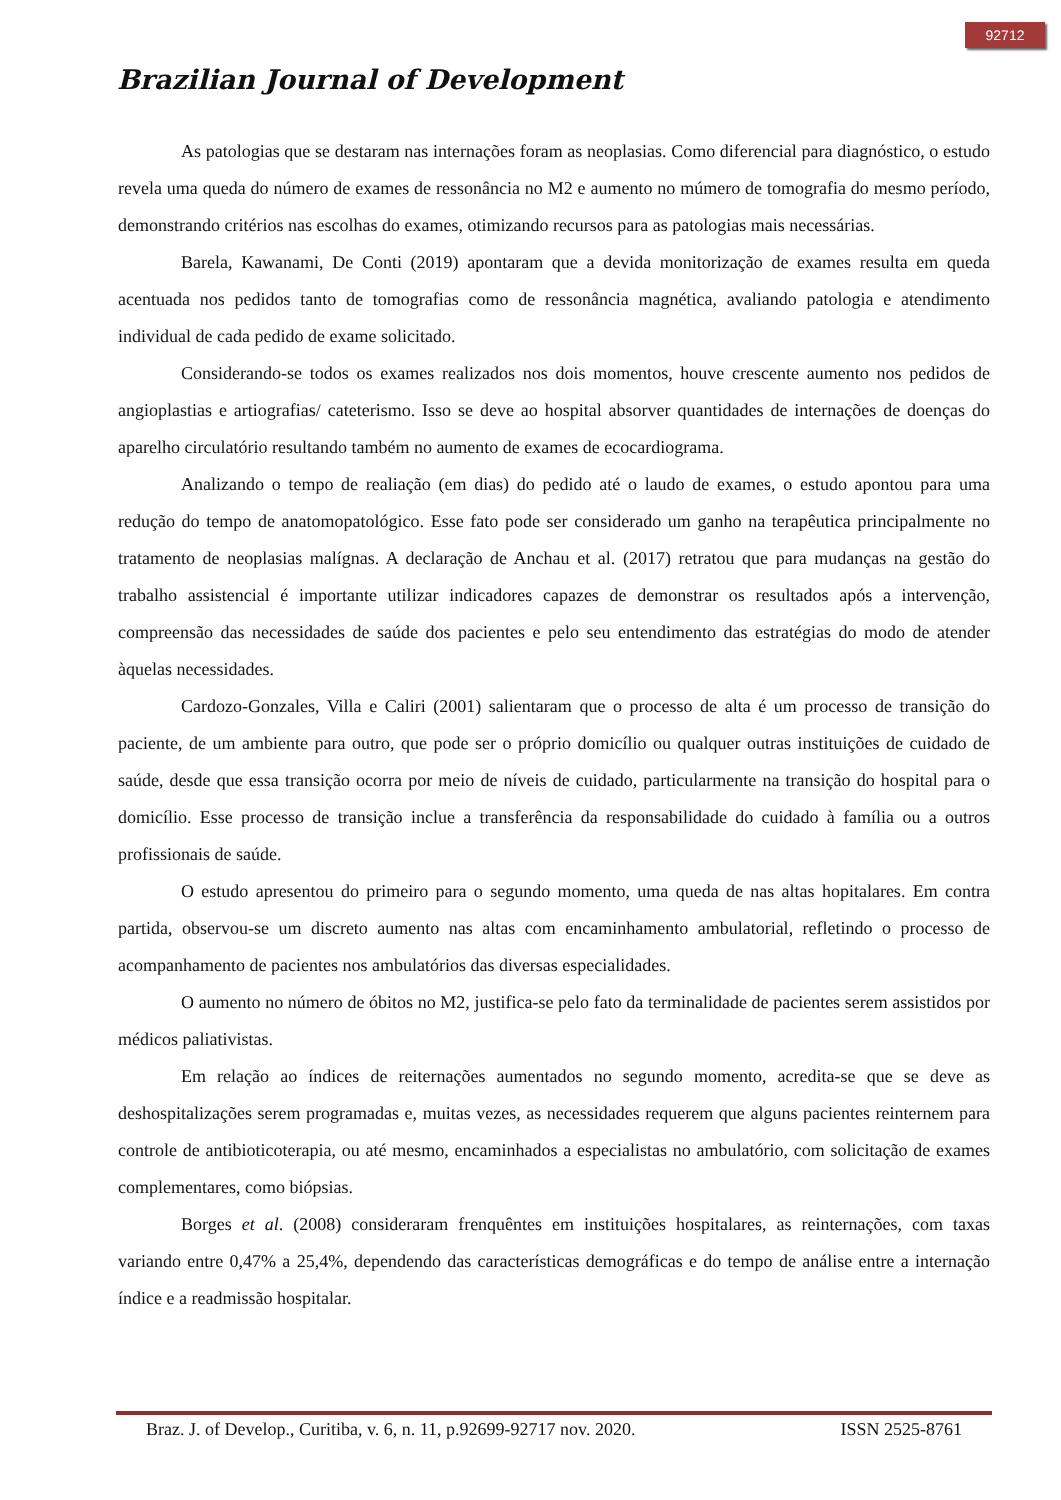92712
Brazilian Journal of Development
As patologias que se destaram nas internações foram as neoplasias. Como diferencial para diagnóstico, o estudo revela uma queda do número de exames de ressonância no M2 e aumento no múmero de tomografia do mesmo período, demonstrando critérios nas escolhas do exames, otimizando recursos para as patologias mais necessárias.
Barela, Kawanami, De Conti (2019) apontaram que a devida monitorização de exames resulta em queda acentuada nos pedidos tanto de tomografias como de ressonância magnética, avaliando patologia e atendimento individual de cada pedido de exame solicitado.
Considerando-se todos os exames realizados nos dois momentos, houve crescente aumento nos pedidos de angioplastias e artiografias/ cateterismo. Isso se deve ao hospital absorver quantidades de internações de doenças do aparelho circulatório resultando também no aumento de exames de ecocardiograma.
Analizando o tempo de realiação (em dias) do pedido até o laudo de exames, o estudo apontou para uma redução do tempo de anatomopatológico. Esse fato pode ser considerado um ganho na terapêutica principalmente no tratamento de neoplasias malígnas. A declaração de Anchau et al. (2017) retratou que para mudanças na gestão do trabalho assistencial é importante utilizar indicadores capazes de demonstrar os resultados após a intervenção, compreensão das necessidades de saúde dos pacientes e pelo seu entendimento das estratégias do modo de atender àquelas necessidades.
Cardozo-Gonzales, Villa e Caliri (2001) salientaram que o processo de alta é um processo de transição do paciente, de um ambiente para outro, que pode ser o próprio domicílio ou qualquer outras instituições de cuidado de saúde, desde que essa transição ocorra por meio de níveis de cuidado, particularmente na transição do hospital para o domicílio. Esse processo de transição inclue a transferência da responsabilidade do cuidado à família ou a outros profissionais de saúde.
O estudo apresentou do primeiro para o segundo momento, uma queda de nas altas hopitalares. Em contra partida, observou-se um discreto aumento nas altas com encaminhamento ambulatorial, refletindo o processo de acompanhamento de pacientes nos ambulatórios das diversas especialidades.
O aumento no número de óbitos no M2, justifica-se pelo fato da terminalidade de pacientes serem assistidos por médicos paliativistas.
Em relação ao índices de reiternações aumentados no segundo momento, acredita-se que se deve as deshospitalizações serem programadas e, muitas vezes, as necessidades requerem que alguns pacientes reinternem para controle de antibioticoterapia, ou até mesmo, encaminhados a especialistas no ambulatório, com solicitação de exames complementares, como biópsias.
Borges et al. (2008) consideraram frenquêntes em instituições hospitalares, as reinternações, com taxas variando entre 0,47% a 25,4%, dependendo das características demográficas e do tempo de análise entre a internação índice e a readmissão hospitalar.
Braz. J. of Develop., Curitiba, v. 6, n. 11, p.92699-92717 nov. 2020. ISSN 2525-8761